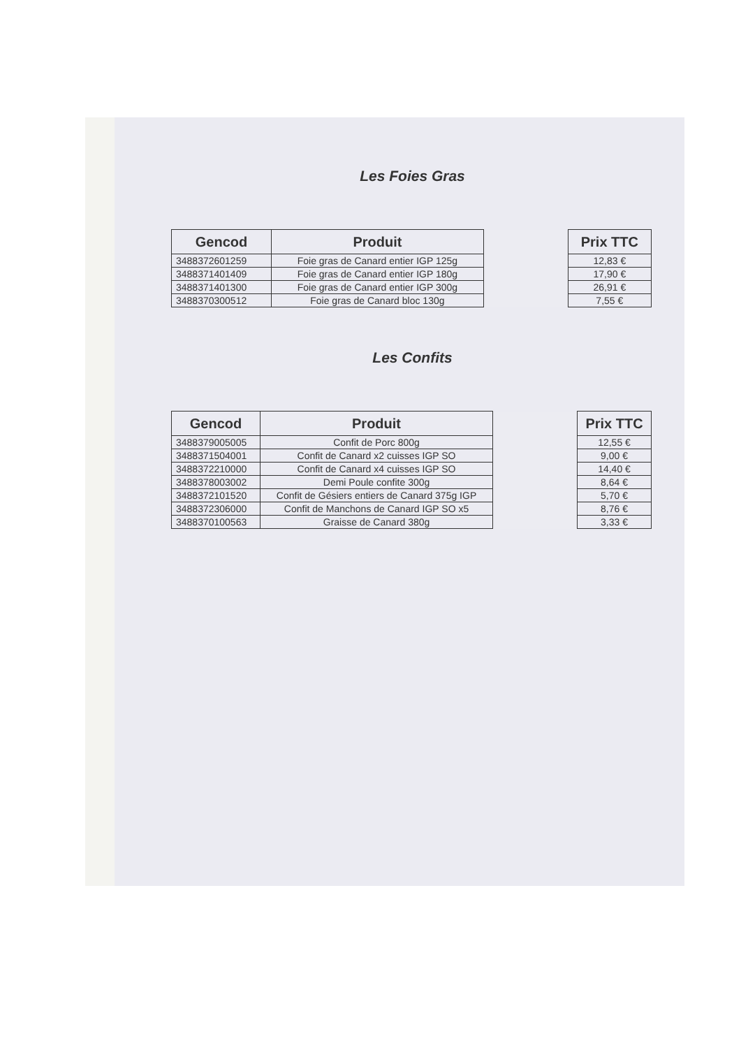Les Foies Gras
| Gencod | Produit | | Prix TTC |
| --- | --- | --- | --- |
| 3488372601259 | Foie gras de Canard entier IGP 125g | | 12,83 € |
| 3488371401409 | Foie gras de Canard entier IGP 180g | | 17,90 € |
| 3488371401300 | Foie gras de Canard entier IGP 300g | | 26,91 € |
| 3488370300512 | Foie gras de Canard bloc 130g | | 7,55 € |
Les Confits
| Gencod | Produit | | Prix TTC |
| --- | --- | --- | --- |
| 3488379005005 | Confit de Porc 800g | | 12,55 € |
| 3488371504001 | Confit de Canard x2 cuisses IGP SO | | 9,00 € |
| 3488372210000 | Confit de Canard x4 cuisses IGP SO | | 14,40 € |
| 3488378003002 | Demi Poule confite 300g | | 8,64 € |
| 3488372101520 | Confit de Gésiers entiers de Canard 375g IGP | | 5,70 € |
| 3488372306000 | Confit de Manchons de Canard IGP SO x5 | | 8,76 € |
| 3488370100563 | Graisse de Canard 380g | | 3,33 € |